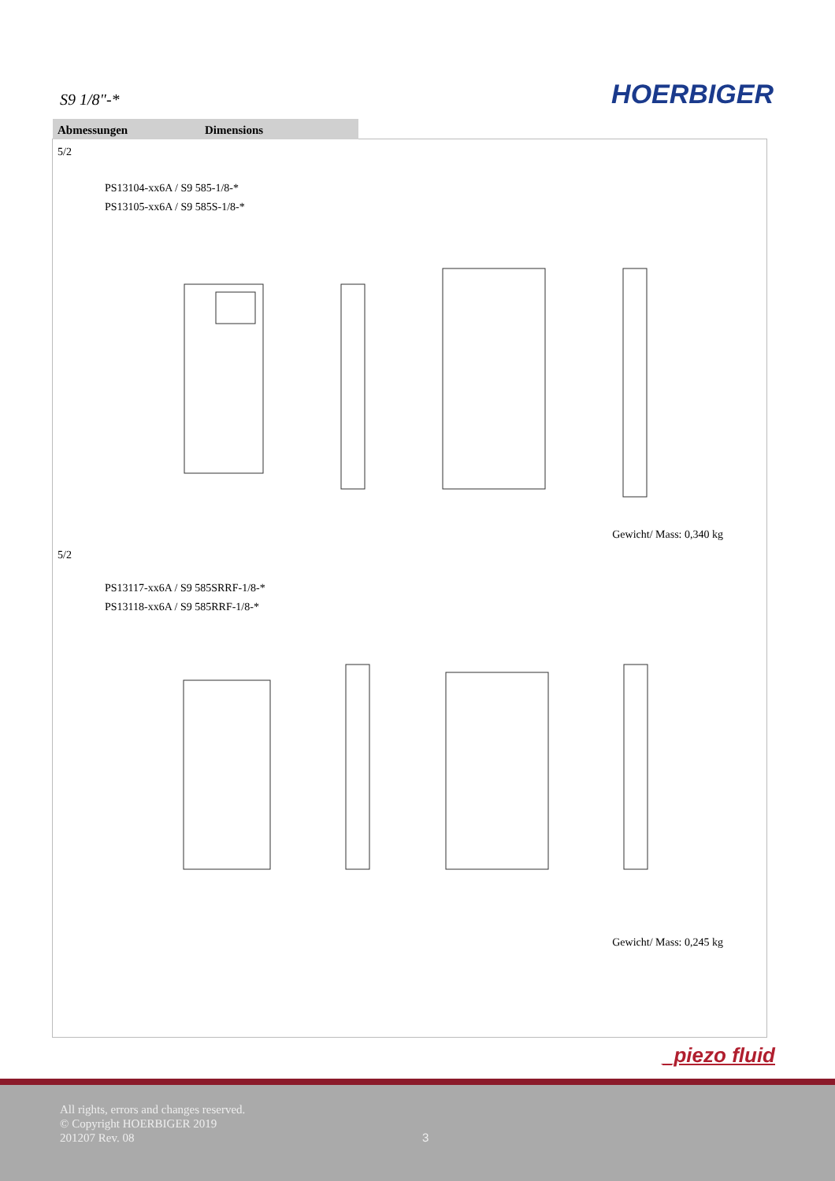S9 1/8"-* HOERBIGER
Abmessungen Dimensions
5/2
PS13104-xx6A / S9 585-1/8-*
PS13105-xx6A / S9 585S-1/8-*
Gewicht/ Mass: 0,340 kg
5/2
PS13117-xx6A / S9 585SRRF-1/8-*
PS13118-xx6A / S9 585RRF-1/8-*
Gewicht/ Mass: 0,245 kg
_piezo fluid
All rights, errors and changes reserved.
© Copyright HOERBIGER 2019
201207 Rev. 08
3